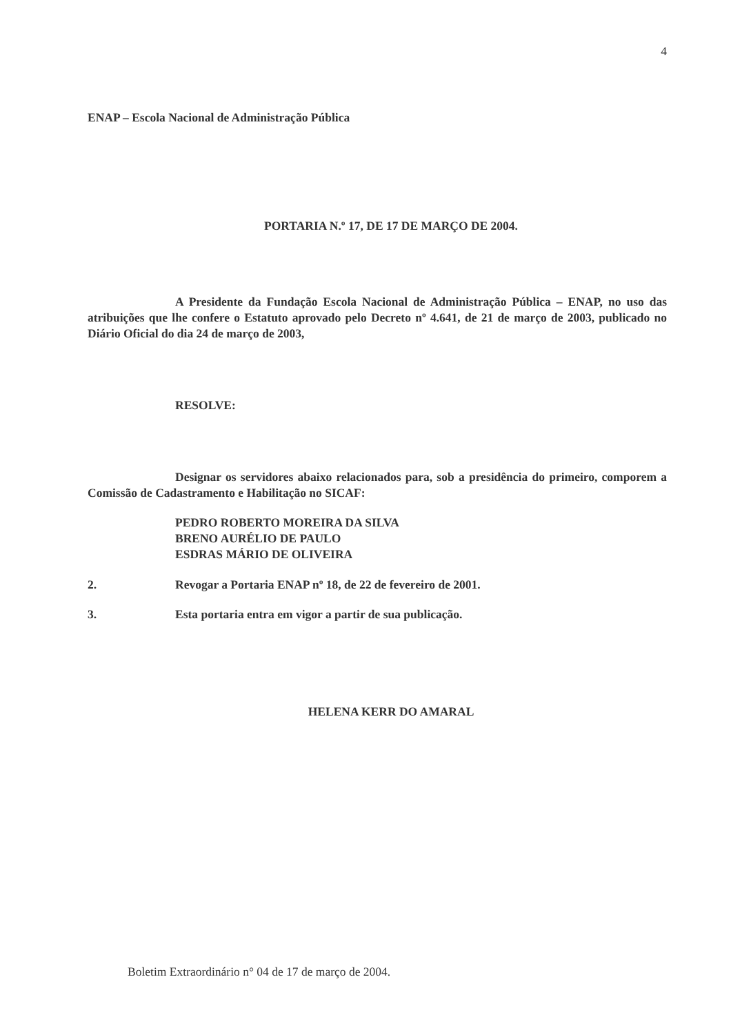4
ENAP – Escola Nacional de Administração Pública
PORTARIA N.º 17, DE 17 DE MARÇO DE 2004.
A Presidente da Fundação Escola Nacional de Administração Pública – ENAP, no uso das atribuições que lhe confere o Estatuto aprovado pelo Decreto nº 4.641, de 21 de março de 2003, publicado no Diário Oficial do dia 24 de março de 2003,
RESOLVE:
Designar os servidores abaixo relacionados para, sob a presidência do primeiro, comporem a Comissão de Cadastramento e Habilitação no SICAF:
PEDRO ROBERTO MOREIRA DA SILVA
BRENO AURÉLIO DE PAULO
ESDRAS MÁRIO DE OLIVEIRA
2. Revogar a Portaria ENAP nº 18, de 22 de fevereiro de 2001.
3. Esta portaria entra em vigor a partir de sua publicação.
HELENA KERR DO AMARAL
Boletim Extraordinário n° 04 de 17 de março de 2004.